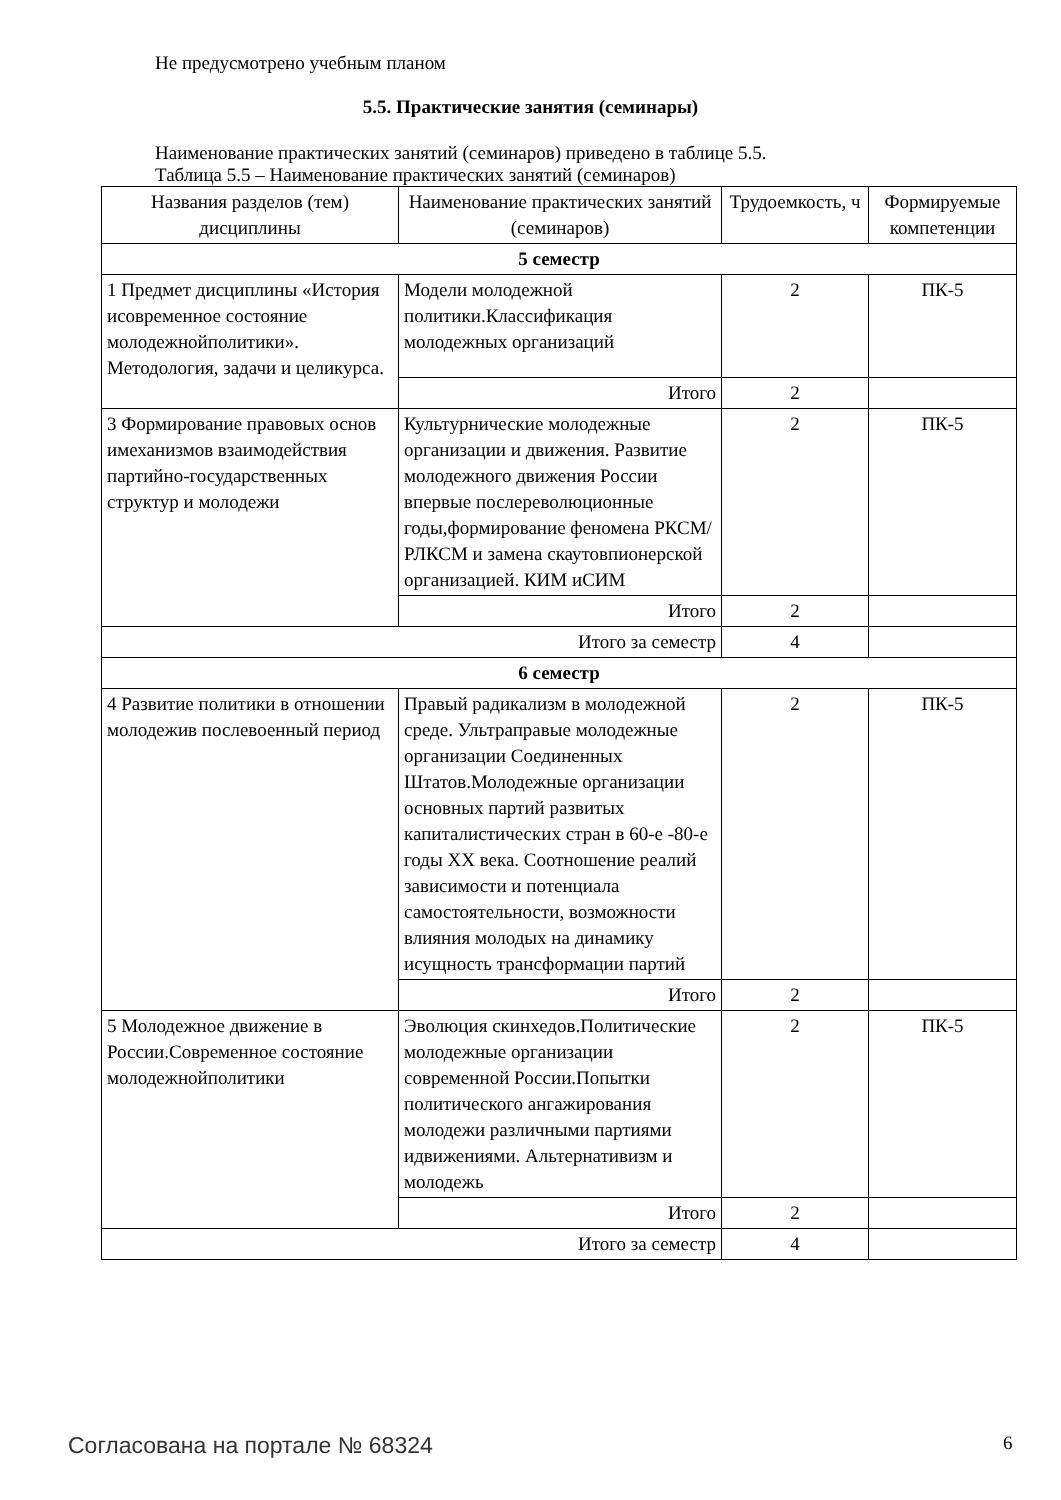Не предусмотрено учебным планом
5.5. Практические занятия (семинары)
Наименование практических занятий (семинаров) приведено в таблице 5.5.
Таблица 5.5 – Наименование практических занятий (семинаров)
| Названия разделов (тем) дисциплины | Наименование практических занятий (семинаров) | Трудоемкость, ч | Формируемые компетенции |
| --- | --- | --- | --- |
| 5 семестр | | | |
| 1 Предмет дисциплины «История исовременное состояние молодежнойполитики». Методология, задачи и целикурса. | Модели молодежной политики.Классификация молодежных организаций | 2 | ПК-5 |
| | Итого | 2 | |
| 3 Формирование правовых основ имеханизмов взаимодействия партийно-государственных структур и молодежи | Культурнические молодежные организации и движения. Развитие молодежного движения России впервые послереволюционные годы,формирование феномена РКСМ/РЛКСМ и замена скаутовпионерской организацией. КИМ иСИМ | 2 | ПК-5 |
| | Итого | 2 | |
| Итого за семестр | | 4 | |
| 6 семестр | | | |
| 4 Развитие политики в отношении молодежив послевоенный период | Правый радикализм в молодежной среде. Ультраправые молодежные организации Соединенных Штатов.Молодежные организации основных партий развитых капиталистических стран в 60-е -80-е годы XX века. Соотношение реалий зависимости и потенциала самостоятельности, возможности влияния молодых на динамику исущность трансформации партий | 2 | ПК-5 |
| | Итого | 2 | |
| 5 Молодежное движение в России.Современное состояние молодежнойполитики | Эволюция скинхедов.Политические молодежные организации современной России.Попытки политического ангажирования молодежи различными партиями идвижениями. Альтернативизм и молодежь | 2 | ПК-5 |
| | Итого | 2 | |
| Итого за семестр | | 4 | |
Согласована на портале № 68324 6